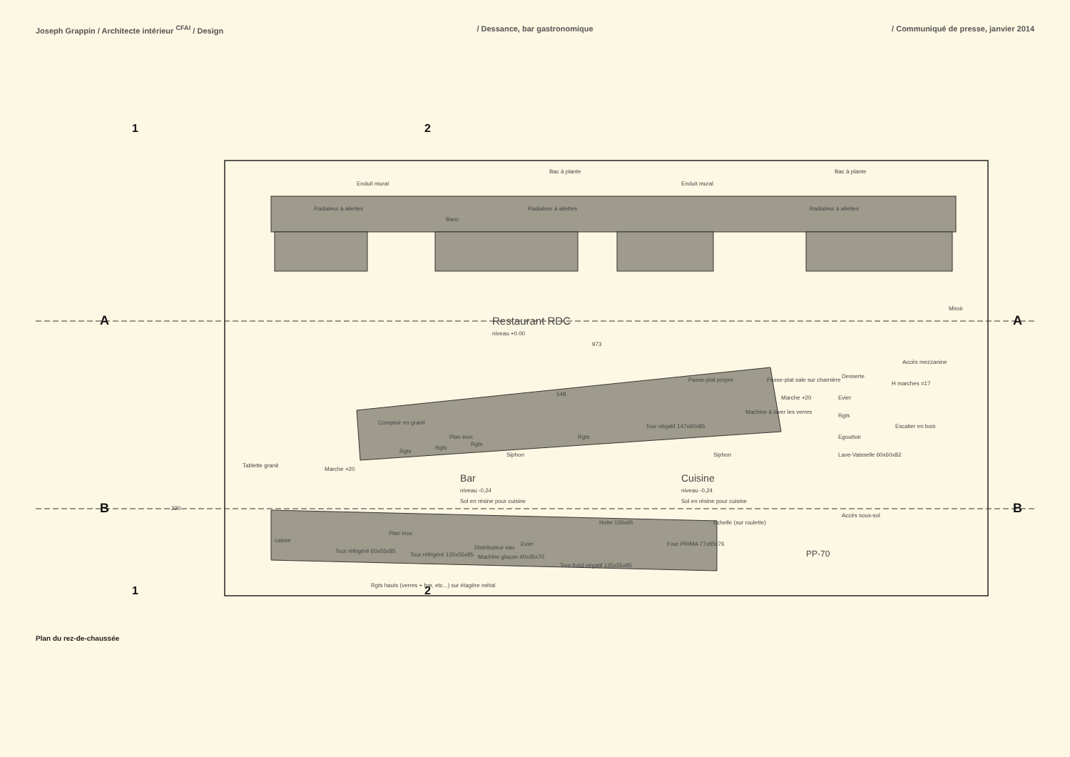Joseph Grappin / Architecte intérieur <sup>CFAI</sup> / Design
/ Dessance, bar gastronomique / Communiqué de presse, janvier 2014
A
A
B
B
1
2
1
2
Enduit mural
Enduit mural
Bac à plante
Bac à plante
Radiateur à ailettes
Radiateur à ailettes
Radiateur à ailettes
Banc
Restaurant RDC
niveau +0.00
Miroir
Accès mezzanine
Comptoir en granit
Plan inox
Rgts
Rgts
Rgts
Rgts
Passe-plat propre
Passe-plat sale sur charnière
Desserte
H marches =17
Tour négatif 147x60x85
Machine à laver les verres
Marche +20
Marche +20
Siphon
Siphon
Bar
niveau -0,24
Sol en résine pour cuisine
Cuisine
niveau -0,24
Sol en résine pour cuisine
Evier
Rgts
Egouttoir
Lave-Vaisselle 60x60x82
Escalier en bois
Tablette granit
Hotte 150x95
Echelle (sur roulette)
Four PRIMA 77x85x76
Accès sous-sol
caisse
Plan inox
Tour réfrigéré 60x55x85
Tour réfrigéré 135x55x85
Distributeur eau
Machine glaçon 40x45x70
Evier
Tour froid négatif 135x55x85
Rgts hauts (verres + bar, etc...) sur étagère métal
PP-70
973
548
220
Plan du rez-de-chaussée